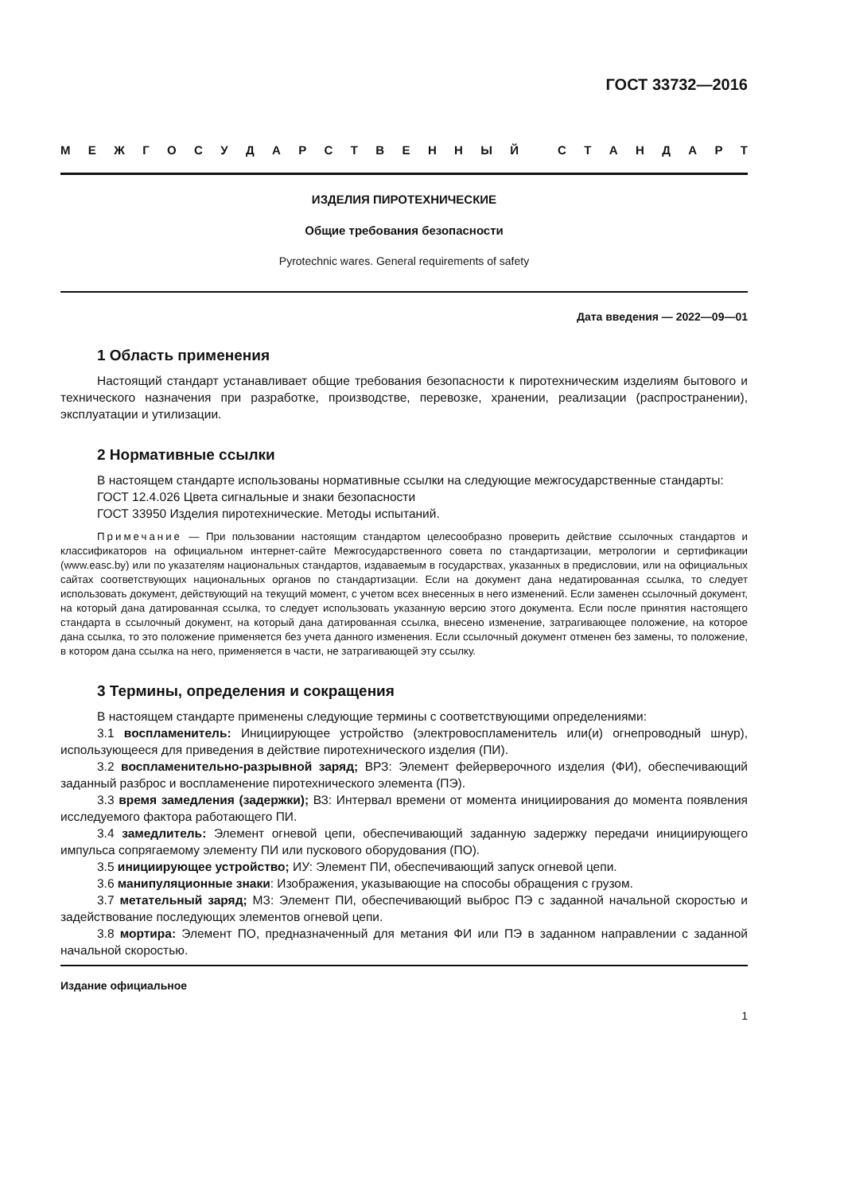ГОСТ 33732—2016
МЕЖГОСУДАРСТВЕННЫЙ СТАНДАРТ
ИЗДЕЛИЯ ПИРОТЕХНИЧЕСКИЕ
Общие требования безопасности
Pyrotechnic wares. General requirements of safety
Дата введения — 2022—09—01
1 Область применения
Настоящий стандарт устанавливает общие требования безопасности к пиротехническим изделиям бытового и технического назначения при разработке, производстве, перевозке, хранении, реализации (распространении), эксплуатации и утилизации.
2 Нормативные ссылки
В настоящем стандарте использованы нормативные ссылки на следующие межгосударственные стандарты:
ГОСТ 12.4.026 Цвета сигнальные и знаки безопасности
ГОСТ 33950 Изделия пиротехнические. Методы испытаний.
Примечание — При пользовании настоящим стандартом целесообразно проверить действие ссылочных стандартов и классификаторов на официальном интернет-сайте Межгосударственного совета по стандартизации, метрологии и сертификации (www.easc.by) или по указателям национальных стандартов, издаваемым в государствах, указанных в предисловии, или на официальных сайтах соответствующих национальных органов по стандартизации. Если на документ дана недатированная ссылка, то следует использовать документ, действующий на текущий момент, с учетом всех внесенных в него изменений. Если заменен ссылочный документ, на который дана датированная ссылка, то следует использовать указанную версию этого документа. Если после принятия настоящего стандарта в ссылочный документ, на который дана датированная ссылка, внесено изменение, затрагивающее положение, на которое дана ссылка, то это положение применяется без учета данного изменения. Если ссылочный документ отменен без замены, то положение, в котором дана ссылка на него, применяется в части, не затрагивающей эту ссылку.
3 Термины, определения и сокращения
В настоящем стандарте применены следующие термины с соответствующими определениями:
3.1 воспламенитель: Инициирующее устройство (электровоспламенитель или(и) огнепроводный шнур), использующееся для приведения в действие пиротехнического изделия (ПИ).
3.2 воспламенительно-разрывной заряд; ВРЗ: Элемент фейерверочного изделия (ФИ), обеспечивающий заданный разброс и воспламенение пиротехнического элемента (ПЭ).
3.3 время замедления (задержки); ВЗ: Интервал времени от момента инициирования до момента появления исследуемого фактора работающего ПИ.
3.4 замедлитель: Элемент огневой цепи, обеспечивающий заданную задержку передачи инициирующего импульса сопрягаемому элементу ПИ или пускового оборудования (ПО).
3.5 инициирующее устройство; ИУ: Элемент ПИ, обеспечивающий запуск огневой цепи.
3.6 манипуляционные знаки: Изображения, указывающие на способы обращения с грузом.
3.7 метательный заряд; МЗ: Элемент ПИ, обеспечивающий выброс ПЭ с заданной начальной скоростью и задействование последующих элементов огневой цепи.
3.8 мортира: Элемент ПО, предназначенный для метания ФИ или ПЭ в заданном направлении с заданной начальной скоростью.
Издание официальное
1